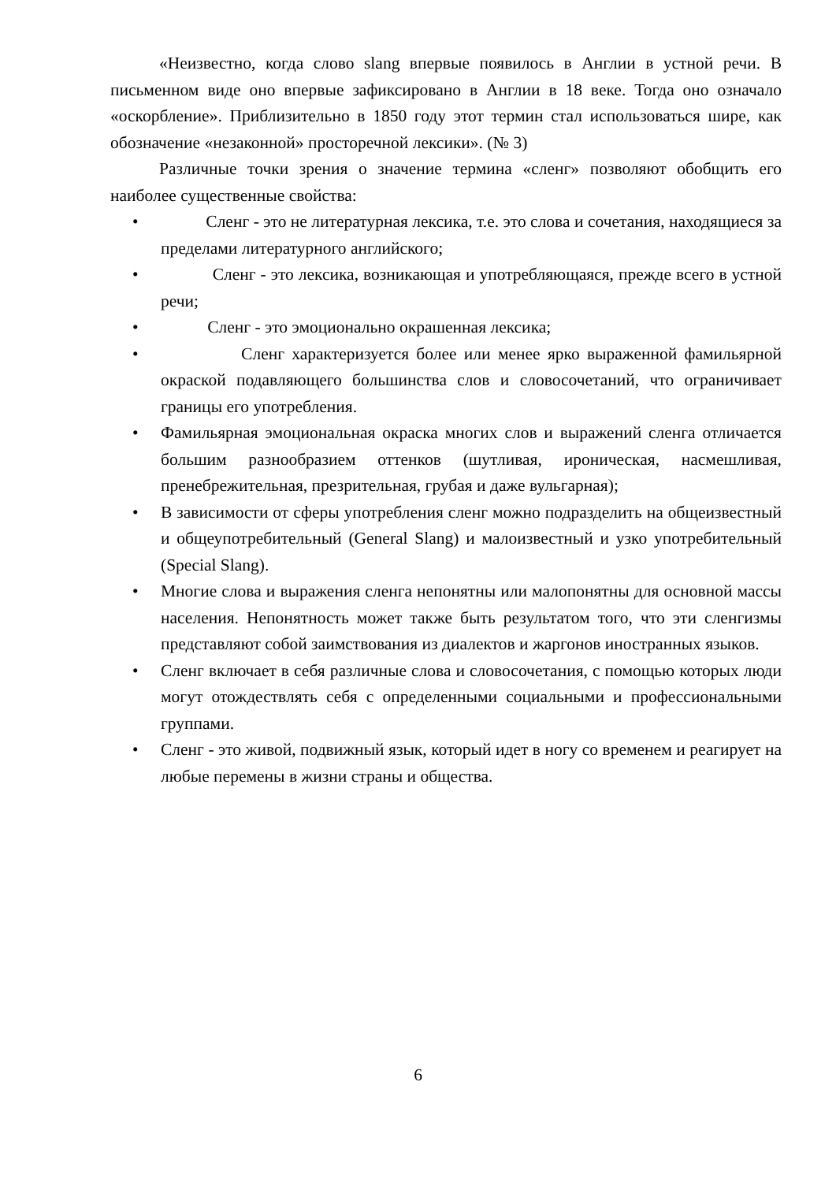«Неизвестно, когда слово slang впервые появилось в Англии в устной речи. В письменном виде оно впервые зафиксировано в Англии в 18 веке. Тогда оно означало «оскорбление». Приблизительно в 1850 году этот термин стал использоваться шире, как обозначение «незаконной» просторечной лексики». (№ 3)
Различные точки зрения о значение термина «сленг» позволяют обобщить его наиболее существенные свойства:
• Сленг - это не литературная лексика, т.е. это слова и сочетания, находящиеся за пределами литературного английского;
• Сленг - это лексика, возникающая и употребляющаяся, прежде всего в устной речи;
• Сленг - это эмоционально окрашенная лексика;
• Сленг характеризуется более или менее ярко выраженной фамильярной окраской подавляющего большинства слов и словосочетаний, что ограничивает границы его употребления.
• Фамильярная эмоциональная окраска многих слов и выражений сленга отличается большим разнообразием оттенков (шутливая, ироническая, насмешливая, пренебрежительная, презрительная, грубая и даже вульгарная);
• В зависимости от сферы употребления сленг можно подразделить на общеизвестный и общеупотребительный (General Slang) и малоизвестный и узко употребительный (Special Slang).
• Многие слова и выражения сленга непонятны или малопонятны для основной массы населения. Непонятность может также быть результатом того, что эти сленгизмы представляют собой заимствования из диалектов и жаргонов иностранных языков.
• Сленг включает в себя различные слова и словосочетания, с помощью которых люди могут отождествлять себя с определенными социальными и профессиональными группами.
• Сленг - это живой, подвижный язык, который идет в ногу со временем и реагирует на любые перемены в жизни страны и общества.
6